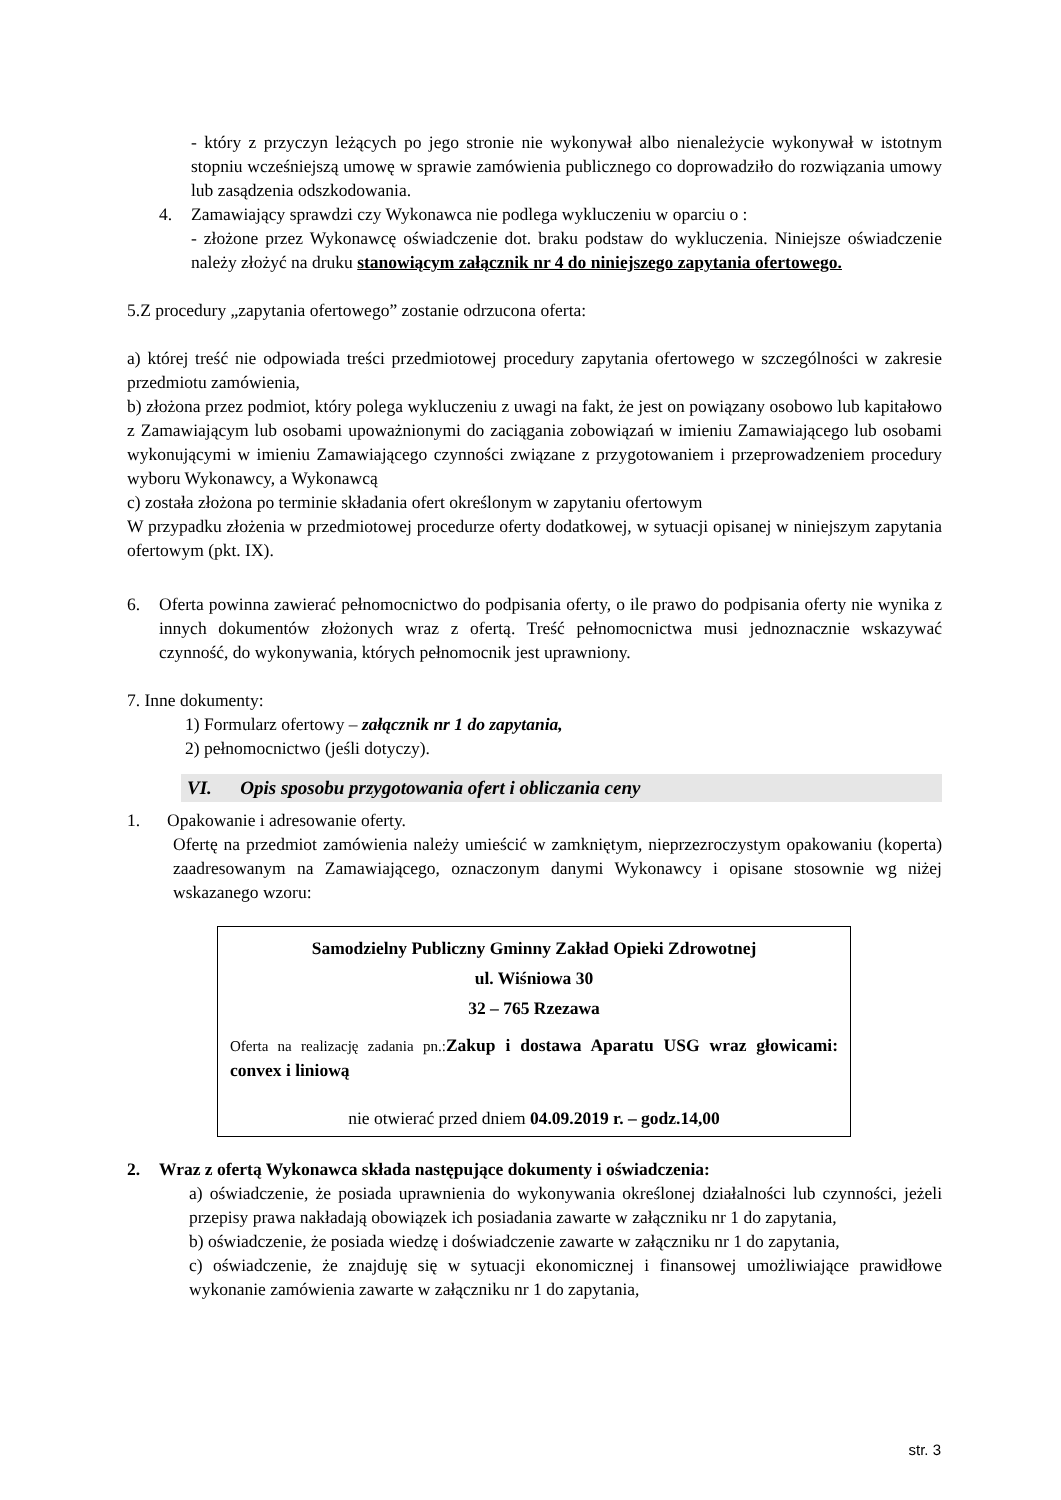- który z przyczyn leżących po jego stronie nie wykonywał albo nienależycie wykonywał w istotnym stopniu wcześniejszą umowę w sprawie zamówienia publicznego co doprowadziło do rozwiązania umowy lub zasądzenia odszkodowania.
4. Zamawiający sprawdzi czy Wykonawca nie podlega wykluczeniu w oparciu o :
- złożone przez Wykonawcę oświadczenie dot. braku podstaw do wykluczenia. Niniejsze oświadczenie należy złożyć na druku stanowiącym załącznik nr 4 do niniejszego zapytania ofertowego.
5.Z procedury „zapytania ofertowego” zostanie odrzucona oferta:
a) której treść nie odpowiada treści przedmiotowej procedury zapytania ofertowego w szczególności w zakresie przedmiotu zamówienia,
b) złożona przez podmiot, który polega wykluczeniu z uwagi na fakt, że jest on powiązany osobowo lub kapitałowo z Zamawiającym lub osobami upoważnionymi do zaciągania zobowiązań w imieniu Zamawiającego lub osobami wykonującymi w imieniu Zamawiającego czynności związane z przygotowaniem i przeprowadzeniem procedury wyboru Wykonawcy, a Wykonawcą
c) została złożona po terminie składania ofert określonym w zapytaniu ofertowym
W przypadku złożenia w przedmiotowej procedurze oferty dodatkowej, w sytuacji opisanej w niniejszym zapytania ofertowym (pkt. IX).
6. Oferta powinna zawierać pełnomocnictwo do podpisania oferty, o ile prawo do podpisania oferty nie wynika z innych dokumentów złożonych wraz z ofertą. Treść pełnomocnictwa musi jednoznacznie wskazywać czynność, do wykonywania, których pełnomocnik jest uprawniony.
7. Inne dokumenty:
1) Formularz ofertowy – załącznik nr 1 do zapytania,
2) pełnomocnictwo (jeśli dotyczy).
VI. Opis sposobu przygotowania ofert i obliczania ceny
1. Opakowanie i adresowanie oferty.
Ofertę na przedmiot zamówienia należy umieścić w zamkniętym, nieprzezroczystym opakowaniu (koperta) zaadresowanym na Zamawiającego, oznaczonym danymi Wykonawcy i opisane stosownie wg niżej wskazanego wzoru:
Samodzielny Publiczny Gminny Zakład Opieki Zdrowotnej
ul. Wiśniowa 30
32 – 765 Rzezawa
Oferta na realizację zadania pn.: Zakup i dostawa Aparatu USG wraz głowicami: convex i liniową
nie otwierać przed dniem 04.09.2019 r. – godz.14,00
2. Wraz z ofertą Wykonawca składa następujące dokumenty i oświadczenia:
a) oświadczenie, że posiada uprawnienia do wykonywania określonej działalności lub czynności, jeżeli przepisy prawa nakładają obowiązek ich posiadania zawarte w załączniku nr 1 do zapytania,
b) oświadczenie, że posiada wiedzę i doświadczenie zawarte w załączniku nr 1 do zapytania,
c) oświadczenie, że znajduję się w sytuacji ekonomicznej i finansowej umożliwiające prawidłowe wykonanie zamówienia zawarte w załączniku nr 1 do zapytania,
str. 3